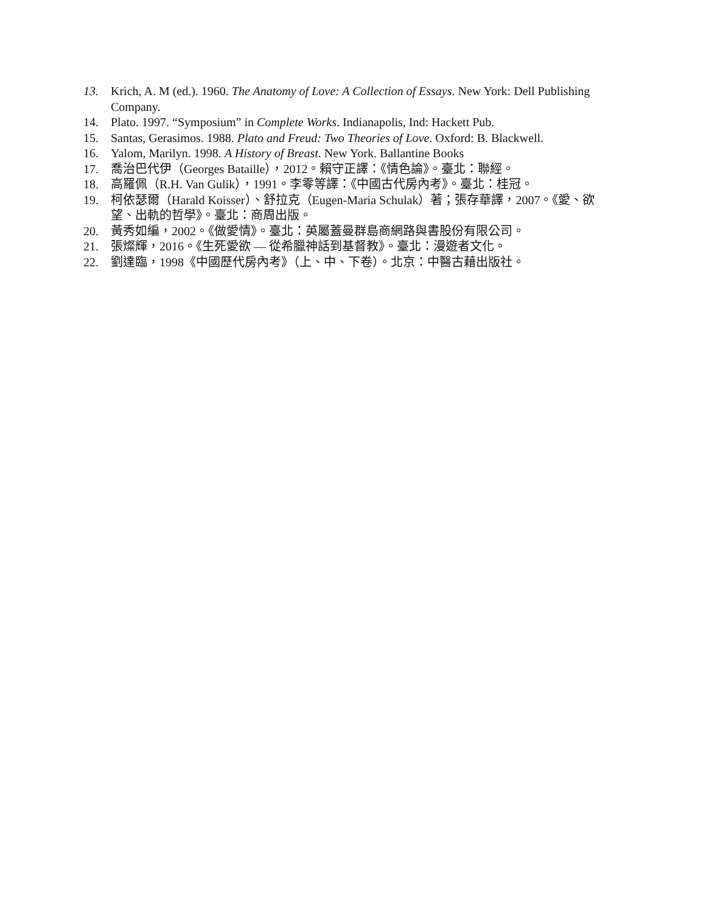13. Krich, A. M (ed.). 1960. The Anatomy of Love: A Collection of Essays. New York: Dell Publishing Company.
14. Plato. 1997. “Symposium” in Complete Works. Indianapolis, Ind: Hackett Pub.
15. Santas, Gerasimos. 1988. Plato and Freud: Two Theories of Love. Oxford: B. Blackwell.
16. Yalom, Marilyn. 1998. A History of Breast. New York. Ballantine Books
17. 喬治巴代伊（Georges Bataille），2012。賴守正譯：《情色論》。臺北：聯經。
18. 高羅佩（R.H. Van Gulik），1991。李零等譯：《中國古代房內考》。臺北：桂冠。
19. 柯依瑟爾（Harald Koisser）、舒拉克（Eugen-Maria Schulak）著；張存華譯，2007。《愛、欲望、出軌的哲學》。臺北：商周出版。
20. 黃秀如編，2002。《做愛情》。臺北：英屬蓋曼群島商網路與書股份有限公司。
21. 張燦輝，2016。《生死愛欲 — 從希臘神話到基督教》。臺北：漫遊者文化。
22. 劉達臨，1998《中國歷代房內考》（上、中、下卷）。北京：中醫古藉出版社。